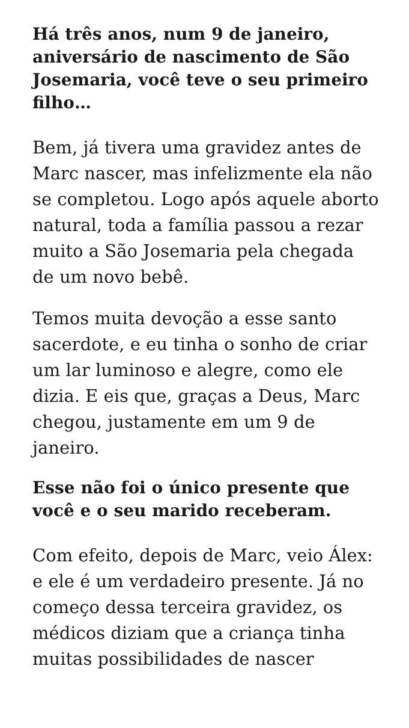Há três anos, num 9 de janeiro, aniversário de nascimento de São Josemaria, você teve o seu primeiro filho…
Bem, já tivera uma gravidez antes de Marc nascer, mas infelizmente ela não se completou. Logo após aquele aborto natural, toda a família passou a rezar muito a São Josemaria pela chegada de um novo bebê.
Temos muita devoção a esse santo sacerdote, e eu tinha o sonho de criar um lar luminoso e alegre, como ele dizia. E eis que, graças a Deus, Marc chegou, justamente em um 9 de janeiro.
Esse não foi o único presente que você e o seu marido receberam.
Com efeito, depois de Marc, veio Álex: e ele é um verdadeiro presente. Já no começo dessa terceira gravidez, os médicos diziam que a criança tinha muitas possibilidades de nascer